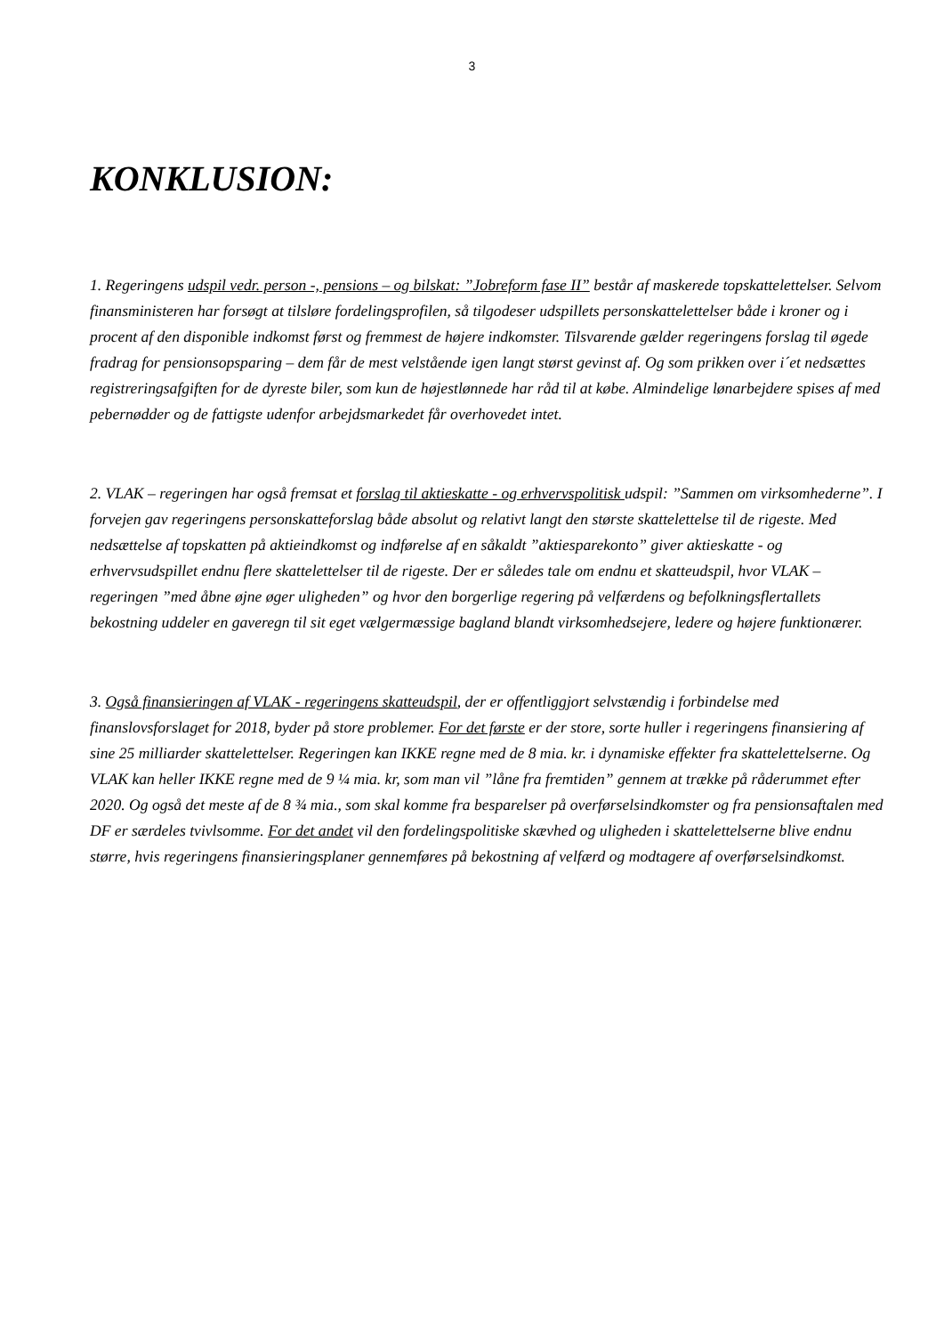3
KONKLUSION:
1. Regeringens udspil vedr. person -, pensions – og bilskat: ”Jobreform fase II” består af maskerede topskattelettelser. Selvom finansministeren har forsøgt at tilsløre fordelingsprofilen, så tilgodeser udspillets personskattelettelser både i kroner og i procent af den disponible indkomst først og fremmest de højere indkomster. Tilsvarende gælder regeringens forslag til øgede fradrag for pensionsopsparing – dem får de mest velstående igen langt størst gevinst af. Og som prikken over i´et nedsættes registreringsafgiften for de dyreste biler, som kun de højestlønnede har råd til at købe. Almindelige lønarbejdere spises af med pebernødder og de fattigste udenfor arbejdsmarkedet får overhovedet intet.
2. VLAK – regeringen har også fremsat et forslag til aktieskatte - og erhvervspolitisk udspil: ”Sammen om virksomhederne”. I forvejen gav regeringens personskatteforslag både absolut og relativt langt den største skattelettelse til de rigeste. Med nedsættelse af topskatten på aktieindkomst og indførelse af en såkaldt ”aktiesparekonto” giver aktieskatte - og erhvervsudspillet endnu flere skattelettelser til de rigeste. Der er således tale om endnu et skatteudspil, hvor VLAK – regeringen ”med åbne øjne øger uligheden” og hvor den borgerlige regering på velfærdens og befolkningsflertallets bekostning uddeler en gaveregn til sit eget vælgermæssige bagland blandt virksomhedsejere, ledere og højere funktionærer.
3. Også finansieringen af VLAK - regeringens skatteudspil, der er offentliggjort selvstændig i forbindelse med finanslovsforslaget for 2018, byder på store problemer. For det første er der store, sorte huller i regeringens finansiering af sine 25 milliarder skattelettelser. Regeringen kan IKKE regne med de 8 mia. kr. i dynamiske effekter fra skattelettelserne. Og VLAK kan heller IKKE regne med de 9 ¼ mia. kr, som man vil ”låne fra fremtiden” gennem at trække på råderummet efter 2020. Og også det meste af de 8 ¾ mia., som skal komme fra besparelser på overførselsindkomster og fra pensionsaftalen med DF er særdeles tvivlsomme. For det andet vil den fordelingspolitiske skævhed og uligheden i skattelettelserne blive endnu større, hvis regeringens finansieringsplaner gennemføres på bekostning af velfærd og modtagere af overførselsindkomst.